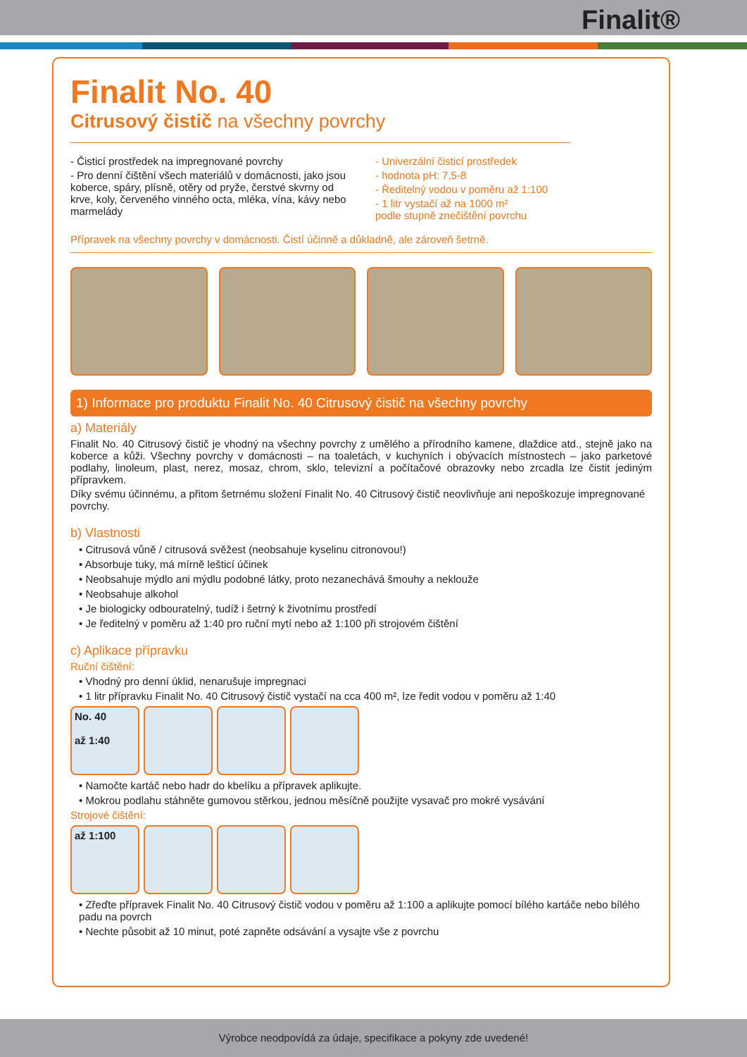Finalit®
Finalit No. 40
Citrusový čistič na všechny povrchy
- Čisticí prostředek na impregnované povrchy
- Pro denní čištění všech materiálů v domácnosti, jako jsou koberce, spáry, plísně, otěry od pryže, čerstvé skvrny od krve, koly, červeného vinného octa, mléka, vína, kávy nebo marmelády
- Univerzální čisticí prostředek
- hodnota pH: 7,5-8
- Ředitelný vodou v poměru až 1:100
- 1 litr vystačí až na 1000 m²
podle stupně znečištění povrchu
Přípravek na všechny povrchy v domácnosti. Čistí účinně a důkladně, ale zároveň šetrně.
1) Informace pro produktu Finalit No. 40 Citrusový čistič na všechny povrchy
a) Materiály
Finalit No. 40 Citrusový čistič je vhodný na všechny povrchy z umělého a přírodního kamene, dlaždice atd., stejně jako na koberce a kůži. Všechny povrchy v domácnosti – na toaletách, v kuchyních i obývacích místnostech – jako parketové podlahy, linoleum, plast, nerez, mosaz, chrom, sklo, televizní a počítačové obrazovky nebo zrcadla lze čistit jediným přípravkem.
Díky svému účinnému, a přitom šetrnému složení Finalit No. 40 Citrusový čistič neovlivňuje ani nepoškozuje impregnované povrchy.
b) Vlastnosti
• Citrusová vůně / citrusová svěžest (neobsahuje kyselinu citronovou!)
• Absorbuje tuky, má mírně lešticí účinek
• Neobsahuje mýdlo ani mýdlu podobné látky, proto nezanechává šmouhy a neklouže
• Neobsahuje alkohol
• Je biologicky odbouratelný, tudíž i šetrný k životnímu prostředí
• Je ředitelný v poměru až 1:40 pro ruční mytí nebo až 1:100 při strojovém čištění
c) Aplikace přípravku
Ruční čištění:
• Vhodný pro denní úklid, nenarušuje impregnaci
• 1 litr přípravku Finalit No. 40 Citrusový čistič vystačí na cca 400 m², lze ředit vodou v poměru až 1:40
No. 40
až 1:40
• Namočte kartáč nebo hadr do kbelíku a přípravek aplikujte.
• Mokrou podlahu stáhněte gumovou stěrkou, jednou měsíčně použijte vysavač pro mokré vysávání
Strojové čištění:
až 1:100
• Zřeďte přípravek Finalit No. 40 Citrusový čistič vodou v poměru až 1:100 a aplikujte pomocí bílého kartáče nebo bílého padu na povrch
• Nechte působit až 10 minut, poté zapněte odsávání a vysajte vše z povrchu
Výrobce neodpovídá za údaje, specifikace a pokyny zde uvedené!